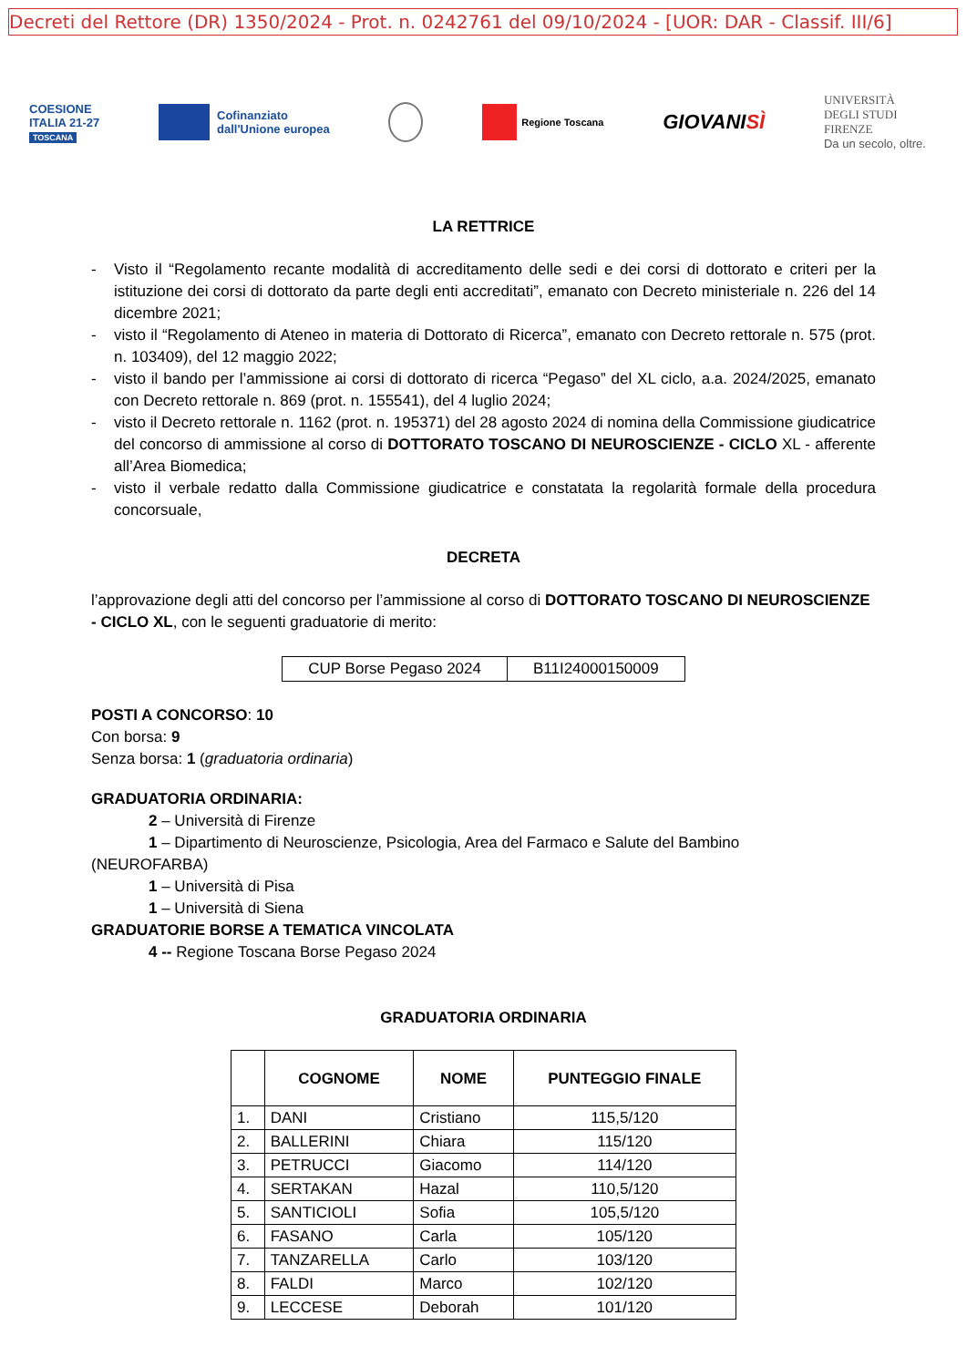Decreti del Rettore (DR) 1350/2024 - Prot. n. 0242761 del 09/10/2024 - [UOR: DAR - Classif. III/6]
COESIONE
ITALIA 21-27
TOSCANA
Cofinanziato
dall'Unione europea
Regione Toscana
GIOVANISÌ
UNIVERSITÀ
DEGLI STUDI
FIRENZE
Da un secolo, oltre.
LA RETTRICE
- Visto il “Regolamento recante modalità di accreditamento delle sedi e dei corsi di dottorato e criteri per la istituzione dei corsi di dottorato da parte degli enti accreditati”, emanato con Decreto ministeriale n. 226 del 14 dicembre 2021;
- visto il “Regolamento di Ateneo in materia di Dottorato di Ricerca”, emanato con Decreto rettorale n. 575 (prot. n. 103409), del 12 maggio 2022;
- visto il bando per l’ammissione ai corsi di dottorato di ricerca “Pegaso” del XL ciclo, a.a. 2024/2025, emanato con Decreto rettorale n. 869 (prot. n. 155541), del 4 luglio 2024;
- visto il Decreto rettorale n. 1162 (prot. n. 195371) del 28 agosto 2024 di nomina della Commissione giudicatrice del concorso di ammissione al corso di DOTTORATO TOSCANO DI NEUROSCIENZE - CICLO XL - afferente all’Area Biomedica;
- visto il verbale redatto dalla Commissione giudicatrice e constatata la regolarità formale della procedura concorsuale,
DECRETA
l’approvazione degli atti del concorso per l’ammissione al corso di DOTTORATO TOSCANO DI NEUROSCIENZE - CICLO XL, con le seguenti graduatorie di merito:
| CUP Borse Pegaso 2024 | B11I24000150009 |
POSTI A CONCORSO: 10
Con borsa: 9
Senza borsa: 1 (graduatoria ordinaria)
GRADUATORIA ORDINARIA:
2 – Università di Firenze
1 – Dipartimento di Neuroscienze, Psicologia, Area del Farmaco e Salute del Bambino
(NEUROFARBA)
1 – Università di Pisa
1 – Università di Siena
GRADUATORIE BORSE A TEMATICA VINCOLATA
4 -- Regione Toscana Borse Pegaso 2024
GRADUATORIA ORDINARIA
| | COGNOME | NOME | PUNTEGGIO FINALE |
| --- | --- | --- | --- |
| 1. | DANI | Cristiano | 115,5/120 |
| 2. | BALLERINI | Chiara | 115/120 |
| 3. | PETRUCCI | Giacomo | 114/120 |
| 4. | SERTAKAN | Hazal | 110,5/120 |
| 5. | SANTICIOLI | Sofia | 105,5/120 |
| 6. | FASANO | Carla | 105/120 |
| 7. | TANZARELLA | Carlo | 103/120 |
| 8. | FALDI | Marco | 102/120 |
| 9. | LECCESE | Deborah | 101/120 |